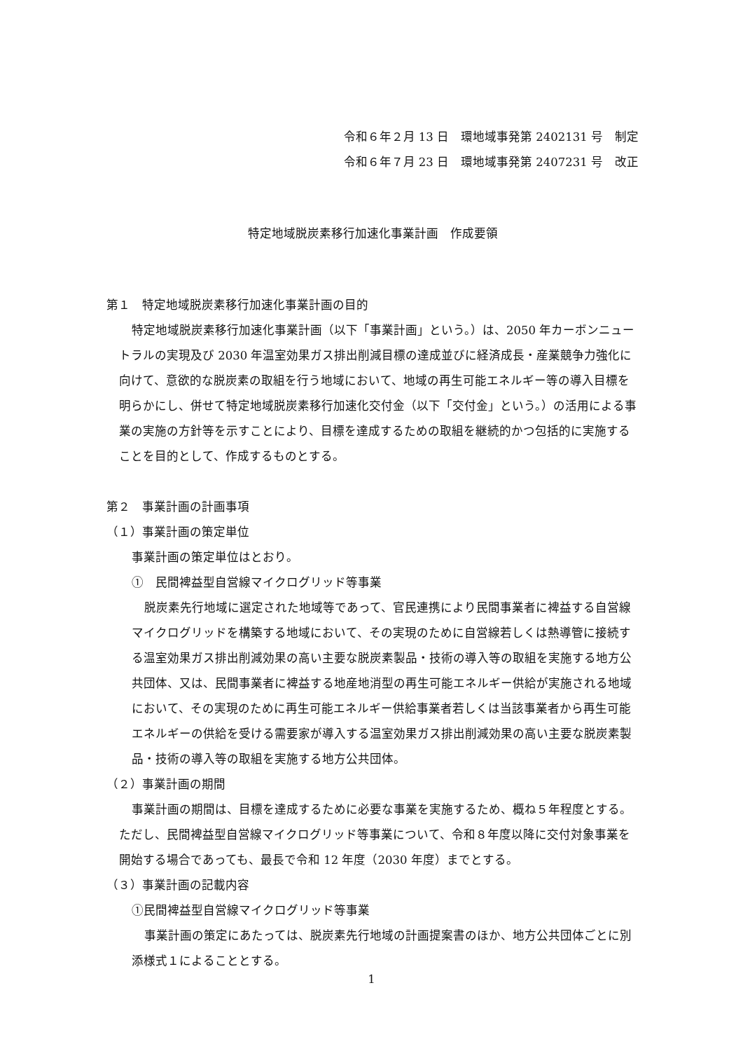令和６年２月 13 日　環地域事発第 2402131 号　制定
令和６年７月 23 日　環地域事発第 2407231 号　改正
特定地域脱炭素移行加速化事業計画　作成要領
第１　特定地域脱炭素移行加速化事業計画の目的
特定地域脱炭素移行加速化事業計画（以下「事業計画」という。）は、2050 年カーボンニュートラルの実現及び 2030 年温室効果ガス排出削減目標の達成並びに経済成長・産業競争力強化に向けて、意欲的な脱炭素の取組を行う地域において、地域の再生可能エネルギー等の導入目標を明らかにし、併せて特定地域脱炭素移行加速化交付金（以下「交付金」という。）の活用による事業の実施の方針等を示すことにより、目標を達成するための取組を継続的かつ包括的に実施することを目的として、作成するものとする。
第２　事業計画の計画事項
（１）事業計画の策定単位
事業計画の策定単位はとおり。
①　民間裨益型自営線マイクログリッド等事業
脱炭素先行地域に選定された地域等であって、官民連携により民間事業者に裨益する自営線マイクログリッドを構築する地域において、その実現のために自営線若しくは熱導管に接続する温室効果ガス排出削減効果の高い主要な脱炭素製品・技術の導入等の取組を実施する地方公共団体、又は、民間事業者に裨益する地産地消型の再生可能エネルギー供給が実施される地域において、その実現のために再生可能エネルギー供給事業者若しくは当該事業者から再生可能エネルギーの供給を受ける需要家が導入する温室効果ガス排出削減効果の高い主要な脱炭素製品・技術の導入等の取組を実施する地方公共団体。
（２）事業計画の期間
事業計画の期間は、目標を達成するために必要な事業を実施するため、概ね５年程度とする。ただし、民間裨益型自営線マイクログリッド等事業について、令和８年度以降に交付対象事業を開始する場合であっても、最長で令和 12 年度（2030 年度）までとする。
（３）事業計画の記載内容
①民間裨益型自営線マイクログリッド等事業
事業計画の策定にあたっては、脱炭素先行地域の計画提案書のほか、地方公共団体ごとに別添様式１によることとする。
1